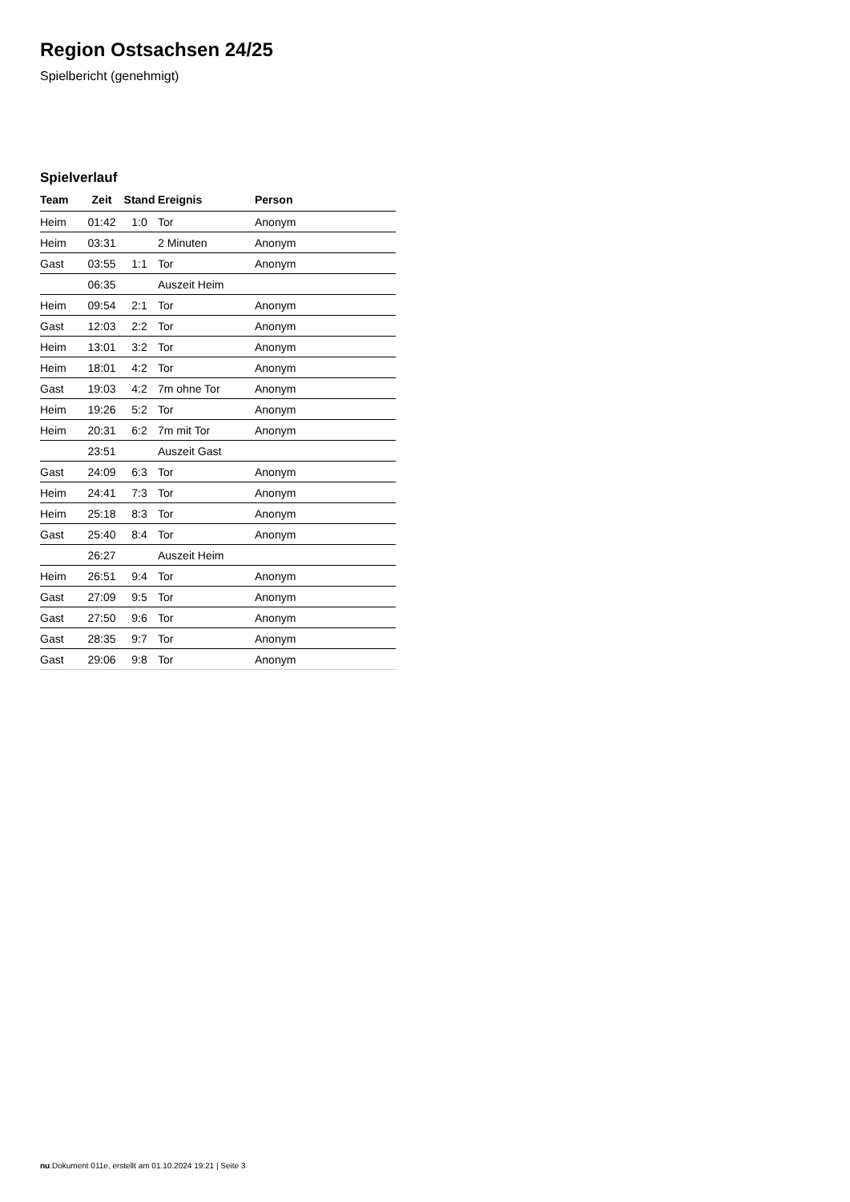Region Ostsachsen 24/25
Spielbericht (genehmigt)
Spielverlauf
| Team | Zeit | Stand | Ereignis | Person |
| --- | --- | --- | --- | --- |
| Heim | 01:42 | 1:0 | Tor | Anonym |
| Heim | 03:31 | | 2 Minuten | Anonym |
| Gast | 03:55 | 1:1 | Tor | Anonym |
| | 06:35 | | Auszeit Heim | |
| Heim | 09:54 | 2:1 | Tor | Anonym |
| Gast | 12:03 | 2:2 | Tor | Anonym |
| Heim | 13:01 | 3:2 | Tor | Anonym |
| Heim | 18:01 | 4:2 | Tor | Anonym |
| Gast | 19:03 | 4:2 | 7m ohne Tor | Anonym |
| Heim | 19:26 | 5:2 | Tor | Anonym |
| Heim | 20:31 | 6:2 | 7m mit Tor | Anonym |
| | 23:51 | | Auszeit Gast | |
| Gast | 24:09 | 6:3 | Tor | Anonym |
| Heim | 24:41 | 7:3 | Tor | Anonym |
| Heim | 25:18 | 8:3 | Tor | Anonym |
| Gast | 25:40 | 8:4 | Tor | Anonym |
| | 26:27 | | Auszeit Heim | |
| Heim | 26:51 | 9:4 | Tor | Anonym |
| Gast | 27:09 | 9:5 | Tor | Anonym |
| Gast | 27:50 | 9:6 | Tor | Anonym |
| Gast | 28:35 | 9:7 | Tor | Anonym |
| Gast | 29:06 | 9:8 | Tor | Anonym |
nu.Dokument 011e, erstellt am 01.10.2024 19:21 | Seite 3